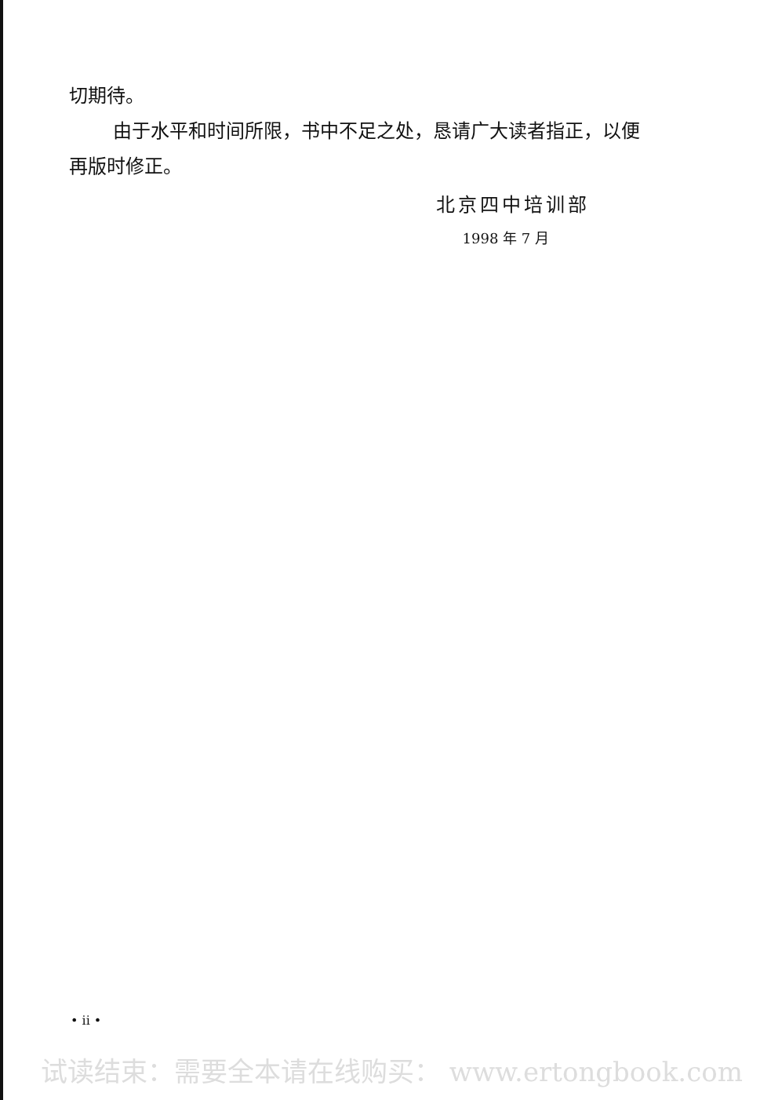切期待。
由于水平和时间所限，书中不足之处，恳请广大读者指正，以便再版时修正。
北京四中培训部
1998 年 7 月
• ii •
试读结束：需要全本请在线购买： www.ertongbook.com